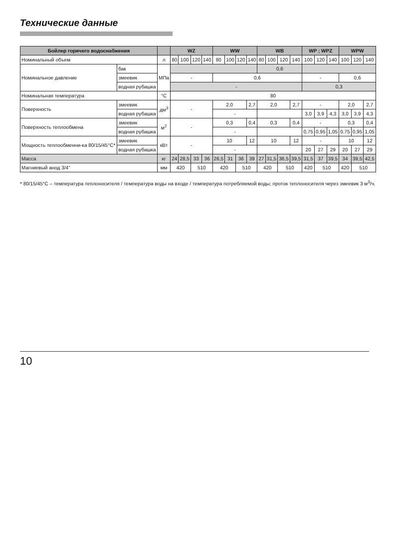Технические данные
| Бойлер горячего водоснабжения | | | WZ | | | | WW | | | | WB | | | | WP ; WPZ | | | WPW | | |
| --- | --- | --- | --- | --- | --- | --- | --- | --- | --- | --- | --- | --- | --- | --- | --- | --- | --- | --- | --- | --- |
| Номинальный объем | | л | 80 | 100 | 120 | 140 | 80 | 100 | 120 | 140 | 80 | 100 | 120 | 140 | 100 | 120 | 140 | 100 | 120 | 140 |
| Номинальное давление | бак | МПа | | | | | | | | | 0,6 | | | | | | | | | |
| | змеевик | | - | | | | 0,6 | | | | | | | | - | | | 0,6 | | |
| | водная рубашка | | - | | | | | | | | | | | | 0,3 | | | | | |
| Номинальная температура | | °C | 80 | | | | | | | | | | | | | | | | | |
| Поверхность | змеевик | дм<sup>3</sup> | - | | | | 2,0 | | | 2,7 | 2,0 | | | 2,7 | - | | | 2,0 | | 2,7 |
| | водная рубашка | | | | | | - | | | | | | | | 3,0 | 3,9 | 4,3 | 3,0 | 3,9 | 4,3 |
| Поверхность теплообмена | змеевик | м<sup>2</sup> | - | | | | 0,3 | | | 0,4 | 0,3 | | | 0,4 | - | | | 0,3 | | 0,4 |
| | водная рубашка | | | | | | - | | | | | | | | 0,75 | 0,95 | 1,05 | 0,75 | 0,95 | 1,05 |
| Мощность теплообменни-ка 80/15/45°C* | змеевик | кВт | - | | | | 10 | | | 12 | 10 | | | 12 | - | | | 10 | | 12 |
| | водная рубашка | | | | | | - | | | | | | | | 20 | 27 | 29 | 20 | 27 | 29 |
| Масса | | кг | 24 | 28,5 | 33 | 36 | 26,5 | 31 | 36 | 39 | 27 | 31,5 | 36,5 | 39,5 | 31,5 | 37 | 39,5 | 34 | 39,5 | 42,5 |
| Магниевый анод 3/4" | | мм | 420 | | 510 | | 420 | | 510 | | 420 | | 510 | | 420 | 510 | | 420 | 510 | |
* 80/15/45°C – температура теплоносителя / температура воды на входе / температура потребляемой воды; проток теплоносителя через змеевик 3 м<sup>3</sup>/ч.
10